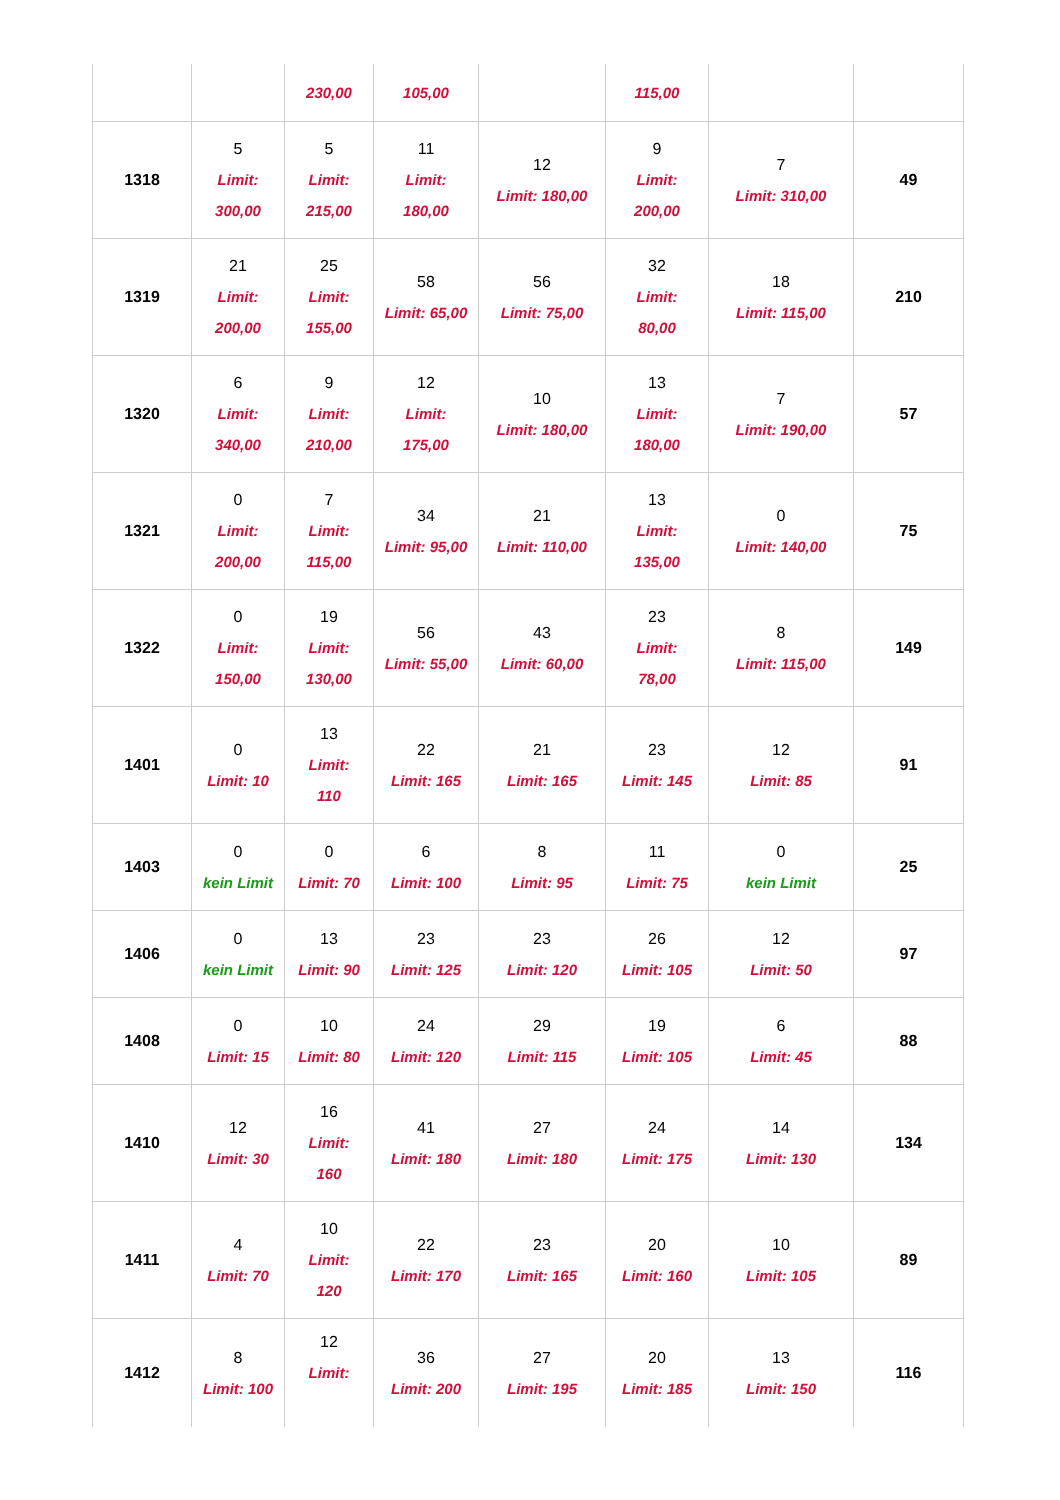| | | 230,00 | 105,00 | | 115,00 | | |
| 1318 | 5 Limit: 300,00 | 5 Limit: 215,00 | 11 Limit: 180,00 | 12 Limit: 180,00 | 9 Limit: 200,00 | 7 Limit: 310,00 | 49 |
| 1319 | 21 Limit: 200,00 | 25 Limit: 155,00 | 58 Limit: 65,00 | 56 Limit: 75,00 | 32 Limit: 80,00 | 18 Limit: 115,00 | 210 |
| 1320 | 6 Limit: 340,00 | 9 Limit: 210,00 | 12 Limit: 175,00 | 10 Limit: 180,00 | 13 Limit: 180,00 | 7 Limit: 190,00 | 57 |
| 1321 | 0 Limit: 200,00 | 7 Limit: 115,00 | 34 Limit: 95,00 | 21 Limit: 110,00 | 13 Limit: 135,00 | 0 Limit: 140,00 | 75 |
| 1322 | 0 Limit: 150,00 | 19 Limit: 130,00 | 56 Limit: 55,00 | 43 Limit: 60,00 | 23 Limit: 78,00 | 8 Limit: 115,00 | 149 |
| 1401 | 0 Limit: 10 | 13 Limit: 110 | 22 Limit: 165 | 21 Limit: 165 | 23 Limit: 145 | 12 Limit: 85 | 91 |
| 1403 | 0 kein Limit | 0 Limit: 70 | 6 Limit: 100 | 8 Limit: 95 | 11 Limit: 75 | 0 kein Limit | 25 |
| 1406 | 0 kein Limit | 13 Limit: 90 | 23 Limit: 125 | 23 Limit: 120 | 26 Limit: 105 | 12 Limit: 50 | 97 |
| 1408 | 0 Limit: 15 | 10 Limit: 80 | 24 Limit: 120 | 29 Limit: 115 | 19 Limit: 105 | 6 Limit: 45 | 88 |
| 1410 | 12 Limit: 30 | 16 Limit: 160 | 41 Limit: 180 | 27 Limit: 180 | 24 Limit: 175 | 14 Limit: 130 | 134 |
| 1411 | 4 Limit: 70 | 10 Limit: 120 | 22 Limit: 170 | 23 Limit: 165 | 20 Limit: 160 | 10 Limit: 105 | 89 |
| 1412 | 8 Limit: 100 | 12 Limit: | 36 Limit: 200 | 27 Limit: 195 | 20 Limit: 185 | 13 Limit: 150 | 116 |